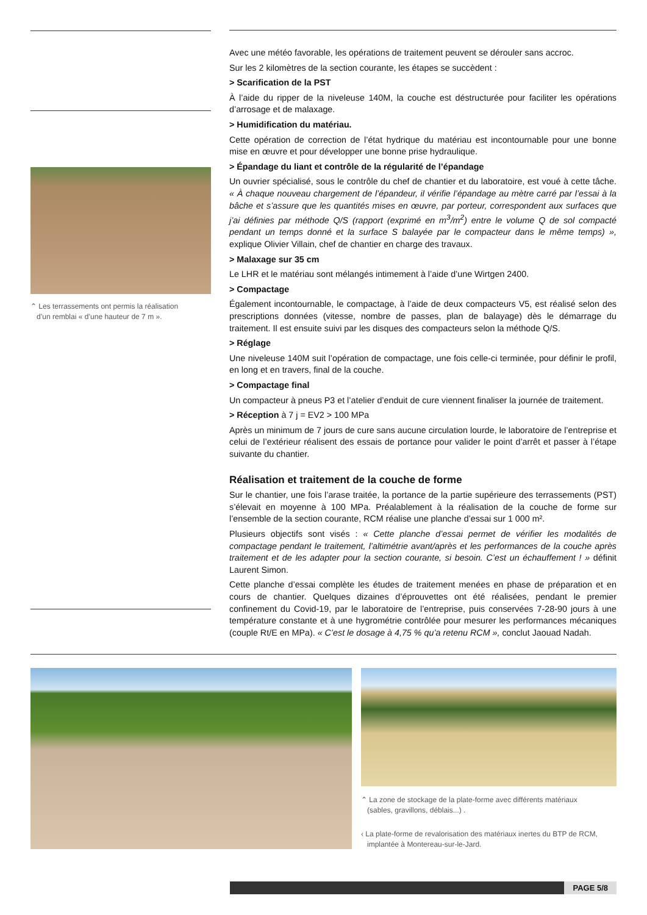⌃ Les terrassements ont permis la réalisation
d’un remblai « d’une hauteur de 7 m ».
Avec une météo favorable, les opérations de traitement peuvent se dérouler sans accroc.
Sur les 2 kilomètres de la section courante, les étapes se succèdent :
> Scarification de la PST
À l’aide du ripper de la niveleuse 140M, la couche est déstructurée pour faciliter les opérations d’arrosage et de malaxage.
> Humidification du matériau.
Cette opération de correction de l’état hydrique du matériau est incontournable pour une bonne mise en œuvre et pour développer une bonne prise hydraulique.
> Épandage du liant et contrôle de la régularité de l’épandage
Un ouvrier spécialisé, sous le contrôle du chef de chantier et du laboratoire, est voué à cette tâche. « À chaque nouveau chargement de l’épandeur, il vérifie l’épandage au mètre carré par l’essai à la bâche et s’assure que les quantités mises en œuvre, par porteur, correspondent aux surfaces que j’ai définies par méthode Q/S (rapport (exprimé en m<sup>3</sup>/m<sup>2</sup>) entre le volume Q de sol compacté pendant un temps donné et la surface S balayée par le compacteur dans le même temps) », explique Olivier Villain, chef de chantier en charge des travaux.
> Malaxage sur 35 cm
Le LHR et le matériau sont mélangés intimement à l’aide d’une Wirtgen 2400.
> Compactage
Également incontournable, le compactage, à l’aide de deux compacteurs V5, est réalisé selon des prescriptions données (vitesse, nombre de passes, plan de balayage) dès le démarrage du traitement. Il est ensuite suivi par les disques des compacteurs selon la méthode Q/S.
> Réglage
Une niveleuse 140M suit l’opération de compactage, une fois celle-ci terminée, pour définir le profil, en long et en travers, final de la couche.
> Compactage final
Un compacteur à pneus P3 et l’atelier d’enduit de cure viennent finaliser la journée de traitement.
> Réception à 7 j = EV2 > 100 MPa
Après un minimum de 7 jours de cure sans aucune circulation lourde, le laboratoire de l’entreprise et celui de l’extérieur réalisent des essais de portance pour valider le point d’arrêt et passer à l’étape suivante du chantier.
Réalisation et traitement de la couche de forme
Sur le chantier, une fois l’arase traitée, la portance de la partie supérieure des terrassements (PST) s’élevait en moyenne à 100 MPa. Préalablement à la réalisation de la couche de forme sur l’ensemble de la section courante, RCM réalise une planche d’essai sur 1 000 m².
Plusieurs objectifs sont visés : « Cette planche d’essai permet de vérifier les modalités de compactage pendant le traitement, l’altimétrie avant/après et les performances de la couche après traitement et de les adapter pour la section courante, si besoin. C’est un échauffement ! » définit Laurent Simon.
Cette planche d’essai complète les études de traitement menées en phase de préparation et en cours de chantier. Quelques dizaines d’éprouvettes ont été réalisées, pendant le premier confinement du Covid-19, par le laboratoire de l’entreprise, puis conservées 7-28-90 jours à une température constante et à une hygrométrie contrôlée pour mesurer les performances mécaniques (couple Rt/E en MPa). « C’est le dosage à 4,75 % qu’a retenu RCM », conclut Jaouad Nadah.
⌃ La zone de stockage de la plate-forme avec différents matériaux
(sables, gravillons, déblais...) .
‹ La plate-forme de revalorisation des matériaux inertes du BTP de RCM,
implantée à Montereau-sur-le-Jard.
PAGE 5/8